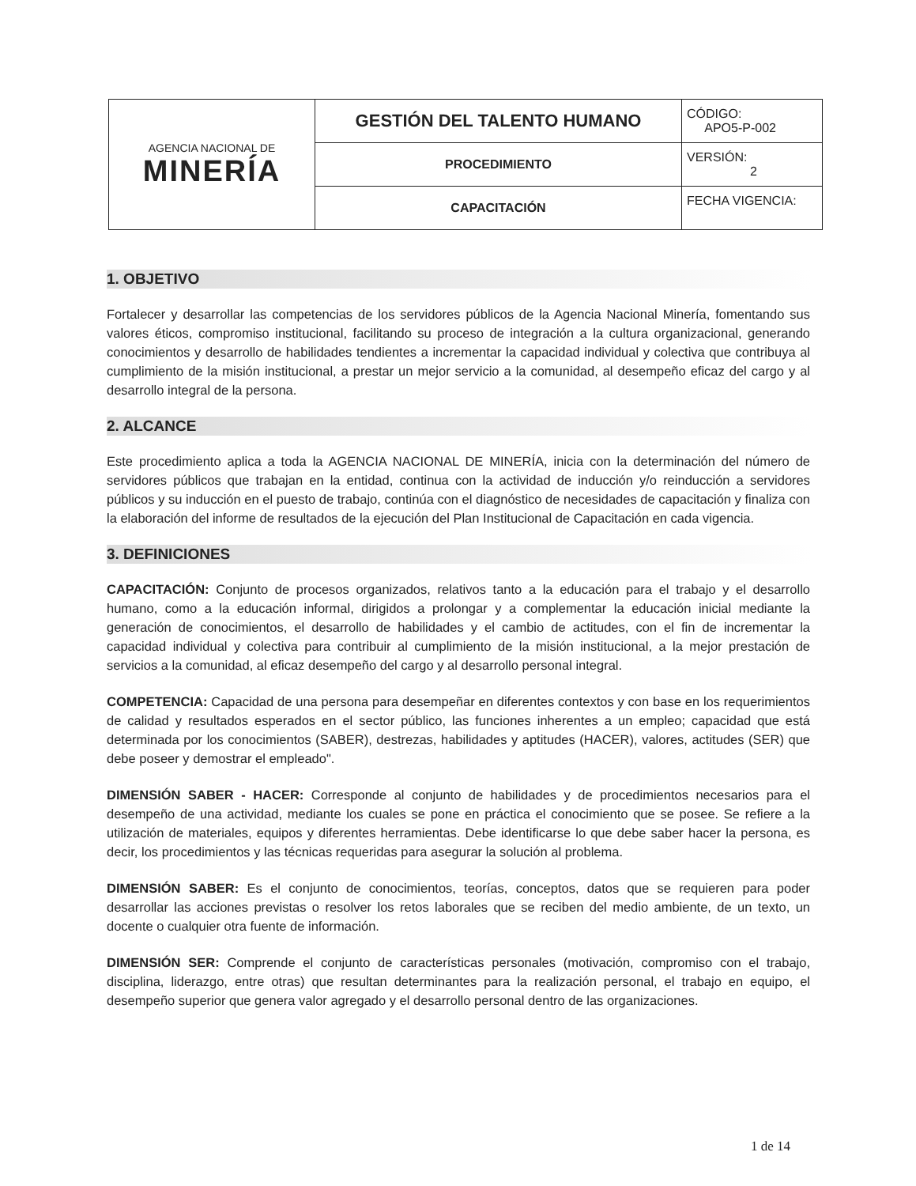| AGENCIA NACIONAL DE MINERÍA | GESTIÓN DEL TALENTO HUMANO | CÓDIGO: APO5-P-002 |
| | PROCEDIMIENTO | VERSIÓN: 2 |
| | CAPACITACIÓN | FECHA VIGENCIA: |
1. OBJETIVO
Fortalecer y desarrollar las competencias de los servidores públicos de la Agencia Nacional Minería, fomentando sus valores éticos, compromiso institucional, facilitando su proceso de integración a la cultura organizacional, generando conocimientos y desarrollo de habilidades tendientes a incrementar la capacidad individual y colectiva que contribuya al cumplimiento de la misión institucional, a prestar un mejor servicio a la comunidad, al desempeño eficaz del cargo y al desarrollo integral de la persona.
2. ALCANCE
Este procedimiento aplica a toda la AGENCIA NACIONAL DE MINERÍA, inicia con la determinación del número de servidores públicos que trabajan en la entidad, continua con la actividad de inducción y/o reinducción a servidores públicos y su inducción en el puesto de trabajo, continúa con el diagnóstico de necesidades de capacitación y finaliza con la elaboración del informe de resultados de la ejecución del Plan Institucional de Capacitación en cada vigencia.
3. DEFINICIONES
CAPACITACIÓN: Conjunto de procesos organizados, relativos tanto a la educación para el trabajo y el desarrollo humano, como a la educación informal, dirigidos a prolongar y a complementar la educación inicial mediante la generación de conocimientos, el desarrollo de habilidades y el cambio de actitudes, con el fin de incrementar la capacidad individual y colectiva para contribuir al cumplimiento de la misión institucional, a la mejor prestación de servicios a la comunidad, al eficaz desempeño del cargo y al desarrollo personal integral.
COMPETENCIA: Capacidad de una persona para desempeñar en diferentes contextos y con base en los requerimientos de calidad y resultados esperados en el sector público, las funciones inherentes a un empleo; capacidad que está determinada por los conocimientos (SABER), destrezas, habilidades y aptitudes (HACER), valores, actitudes (SER) que debe poseer y demostrar el empleado".
DIMENSIÓN SABER - HACER: Corresponde al conjunto de habilidades y de procedimientos necesarios para el desempeño de una actividad, mediante los cuales se pone en práctica el conocimiento que se posee. Se refiere a la utilización de materiales, equipos y diferentes herramientas. Debe identificarse lo que debe saber hacer la persona, es decir, los procedimientos y las técnicas requeridas para asegurar la solución al problema.
DIMENSIÓN SABER: Es el conjunto de conocimientos, teorías, conceptos, datos que se requieren para poder desarrollar las acciones previstas o resolver los retos laborales que se reciben del medio ambiente, de un texto, un docente o cualquier otra fuente de información.
DIMENSIÓN SER: Comprende el conjunto de características personales (motivación, compromiso con el trabajo, disciplina, liderazgo, entre otras) que resultan determinantes para la realización personal, el trabajo en equipo, el desempeño superior que genera valor agregado y el desarrollo personal dentro de las organizaciones.
1 de 14